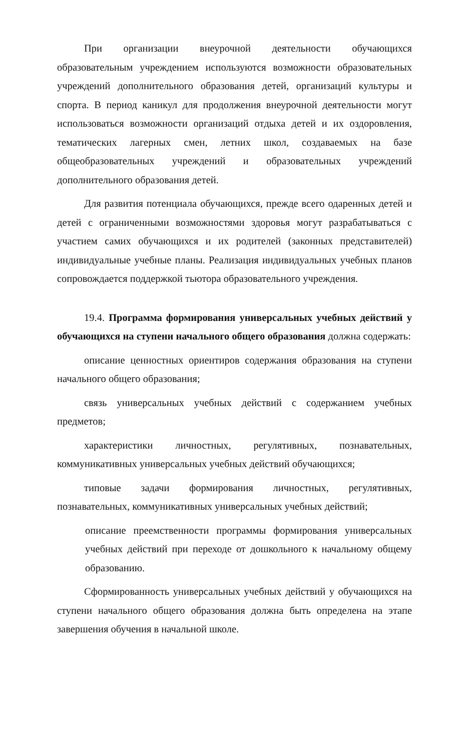При организации внеурочной деятельности обучающихся образовательным учреждением используются возможности образовательных учреждений дополнительного образования детей, организаций культуры и спорта. В период каникул для продолжения внеурочной деятельности могут использоваться возможности организаций отдыха детей и их оздоровления, тематических лагерных смен, летних школ, создаваемых на базе общеобразовательных учреждений и образовательных учреждений дополнительного образования детей.
Для развития потенциала обучающихся, прежде всего одаренных детей и детей с ограниченными возможностями здоровья могут разрабатываться с участием самих обучающихся и их родителей (законных представителей) индивидуальные учебные планы. Реализация индивидуальных учебных планов сопровождается поддержкой тьютора образовательного учреждения.
19.4. Программа формирования универсальных учебных действий у обучающихся на ступени начального общего образования должна содержать:
описание ценностных ориентиров содержания образования на ступени начального общего образования;
связь универсальных учебных действий с содержанием учебных предметов;
характеристики личностных, регулятивных, познавательных, коммуникативных универсальных учебных действий обучающихся;
типовые задачи формирования личностных, регулятивных, познавательных, коммуникативных универсальных учебных действий;
описание преемственности программы формирования универсальных учебных действий при переходе от дошкольного к начальному общему образованию.
Сформированность универсальных учебных действий у обучающихся на ступени начального общего образования должна быть определена на этапе завершения обучения в начальной школе.